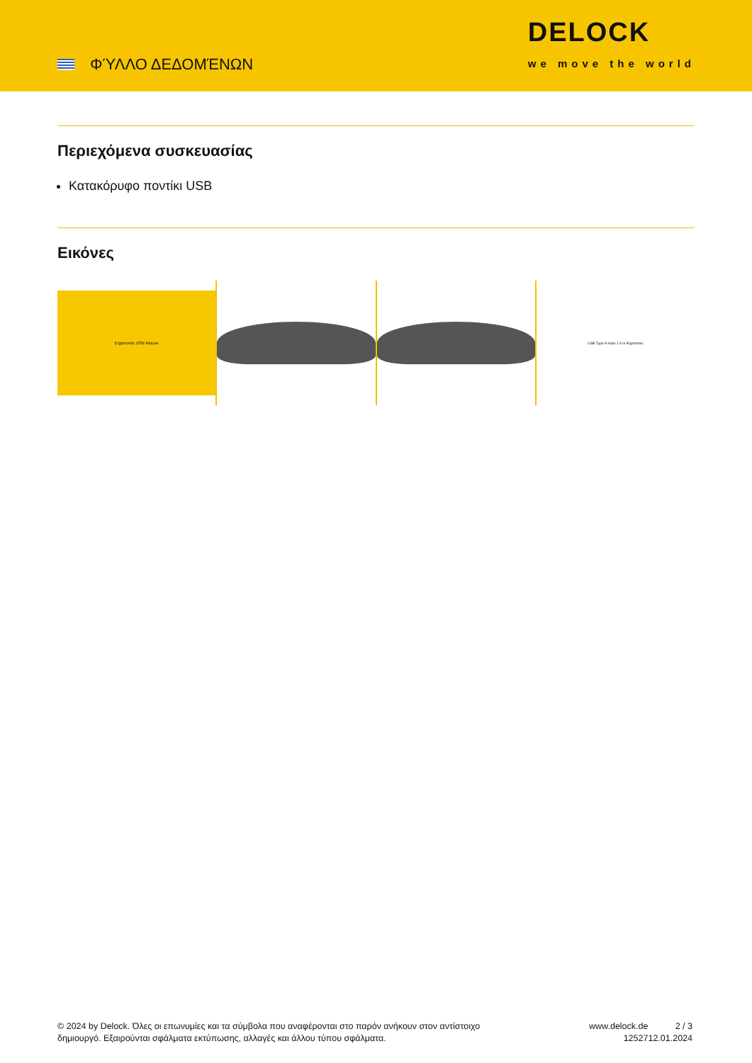ΦΎΛΛΟ ΔΕΔΟΜΈΝΩΝ
DELOCK
we move the world
Περιεχόμενα συσκευασίας
Κατακόρυφο ποντίκι USB
Εικόνες
Ergonomic USB Mouse
USB Type-A male 1.6 m Ergonomic
© 2024 by Delock. Όλες οι επωνυμίες και τα σύμβολα που αναφέρονται στο παρόν ανήκουν στον αντίστοιχο δημιουργό. Εξαιρούνται σφάλματα εκτύπωσης, αλλαγές και άλλου τύπου σφάλματα.
www.delock.de
12527
2 / 3
12.01.2024